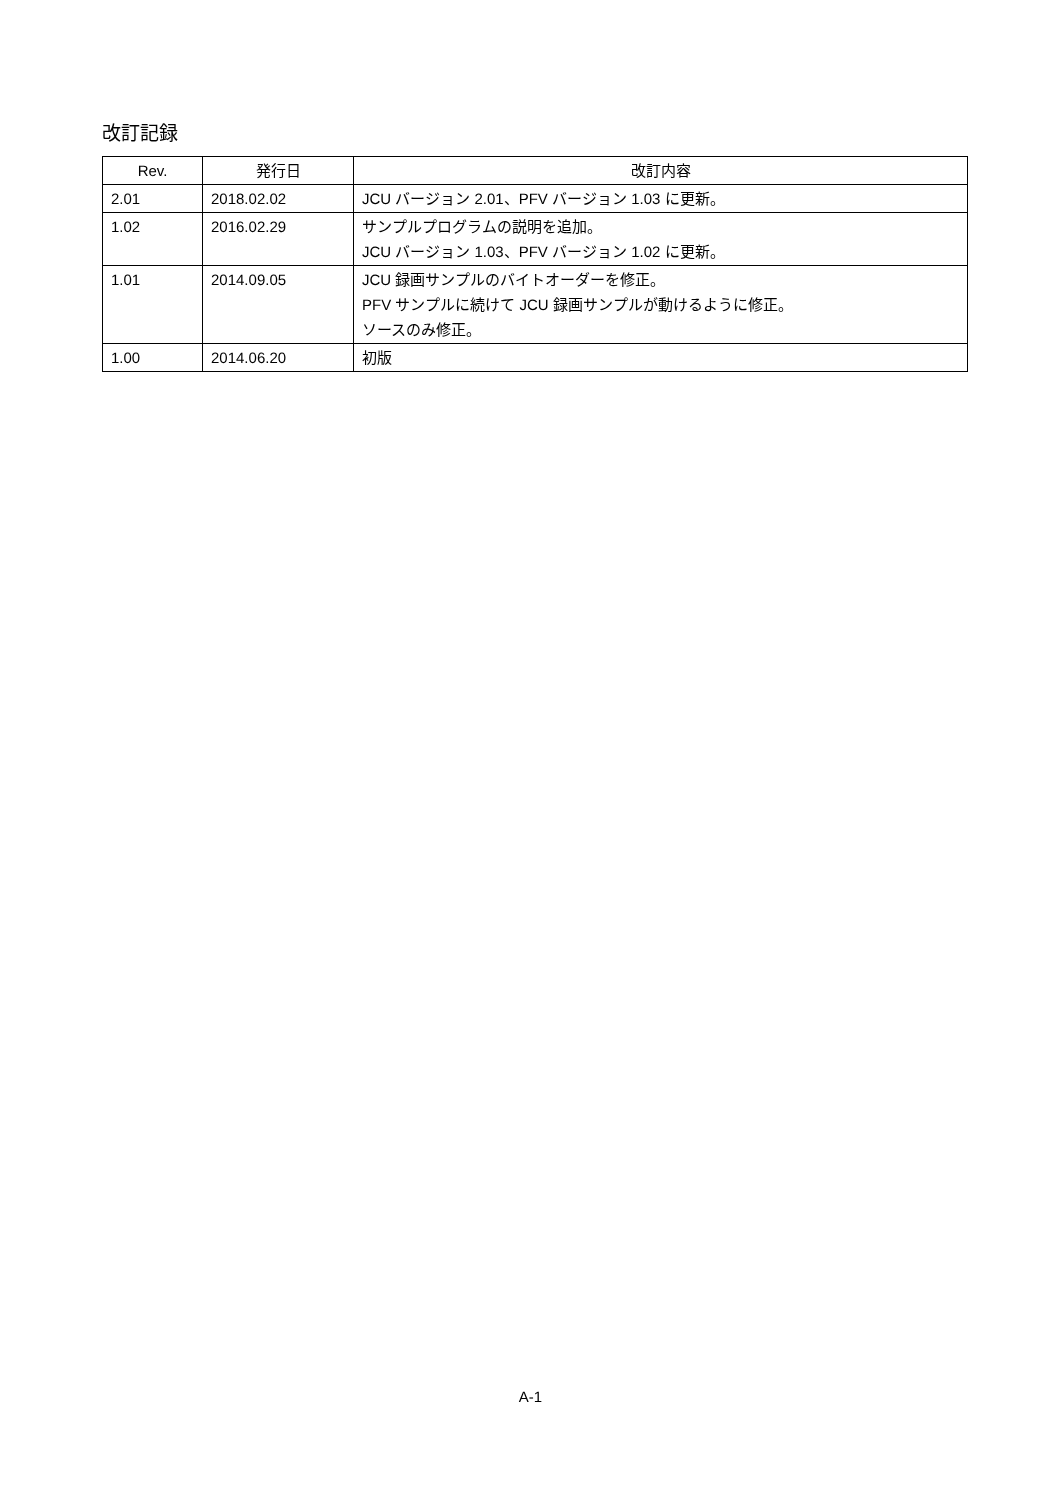改訂記録
| Rev. | 発行日 | 改訂内容 |
| --- | --- | --- |
| 2.01 | 2018.02.02 | JCU バージョン 2.01、PFV バージョン 1.03 に更新。 |
| 1.02 | 2016.02.29 | サンプルプログラムの説明を追加。 JCU バージョン 1.03、PFV バージョン 1.02 に更新。 |
| 1.01 | 2014.09.05 | JCU 録画サンプルのバイトオーダーを修正。 PFV サンプルに続けて JCU 録画サンプルが動けるように修正。 ソースのみ修正。 |
| 1.00 | 2014.06.20 | 初版 |
A-1